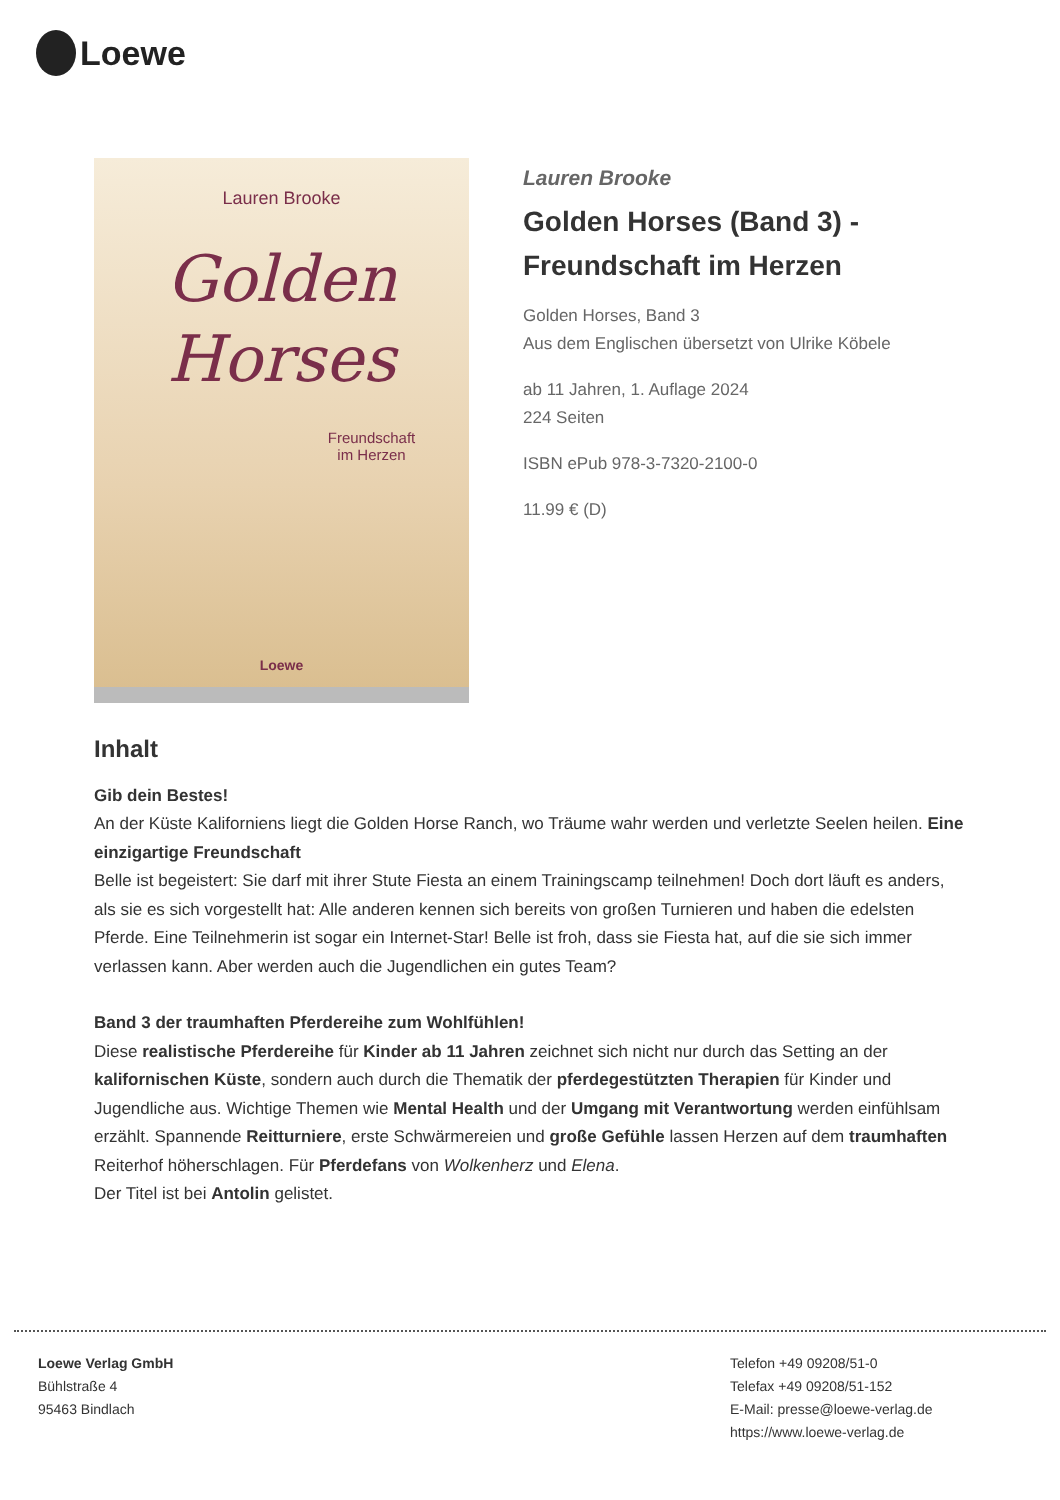Loewe
Lauren Brooke
Golden
Horses
Freundschaft
im Herzen
Loewe
Lauren Brooke
Golden Horses (Band 3) - Freundschaft im Herzen
Golden Horses, Band 3
Aus dem Englischen übersetzt von Ulrike Köbele
ab 11 Jahren, 1. Auflage 2024
224 Seiten
ISBN ePub 978-3-7320-2100-0
11.99 € (D)
Inhalt
Gib dein Bestes!
An der Küste Kaliforniens liegt die Golden Horse Ranch, wo Träume wahr werden und verletzte Seelen heilen. Eine einzigartige Freundschaft
Belle ist begeistert: Sie darf mit ihrer Stute Fiesta an einem Trainingscamp teilnehmen! Doch dort läuft es anders, als sie es sich vorgestellt hat: Alle anderen kennen sich bereits von großen Turnieren und haben die edelsten Pferde. Eine Teilnehmerin ist sogar ein Internet-Star! Belle ist froh, dass sie Fiesta hat, auf die sie sich immer verlassen kann. Aber werden auch die Jugendlichen ein gutes Team?
Band 3 der traumhaften Pferdereihe zum Wohlfühlen!
Diese realistische Pferdereihe für Kinder ab 11 Jahren zeichnet sich nicht nur durch das Setting an der kalifornischen Küste, sondern auch durch die Thematik der pferdegestützten Therapien für Kinder und Jugendliche aus. Wichtige Themen wie Mental Health und der Umgang mit Verantwortung werden einfühlsam erzählt. Spannende Reitturniere, erste Schwärmereien und große Gefühle lassen Herzen auf dem traumhaften Reiterhof höherschlagen. Für Pferdefans von Wolkenherz und Elena.
Der Titel ist bei Antolin gelistet.
Loewe Verlag GmbH
Bühlstraße 4
95463 Bindlach
Telefon +49 09208/51-0
Telefax +49 09208/51-152
E-Mail: presse@loewe-verlag.de
https://www.loewe-verlag.de